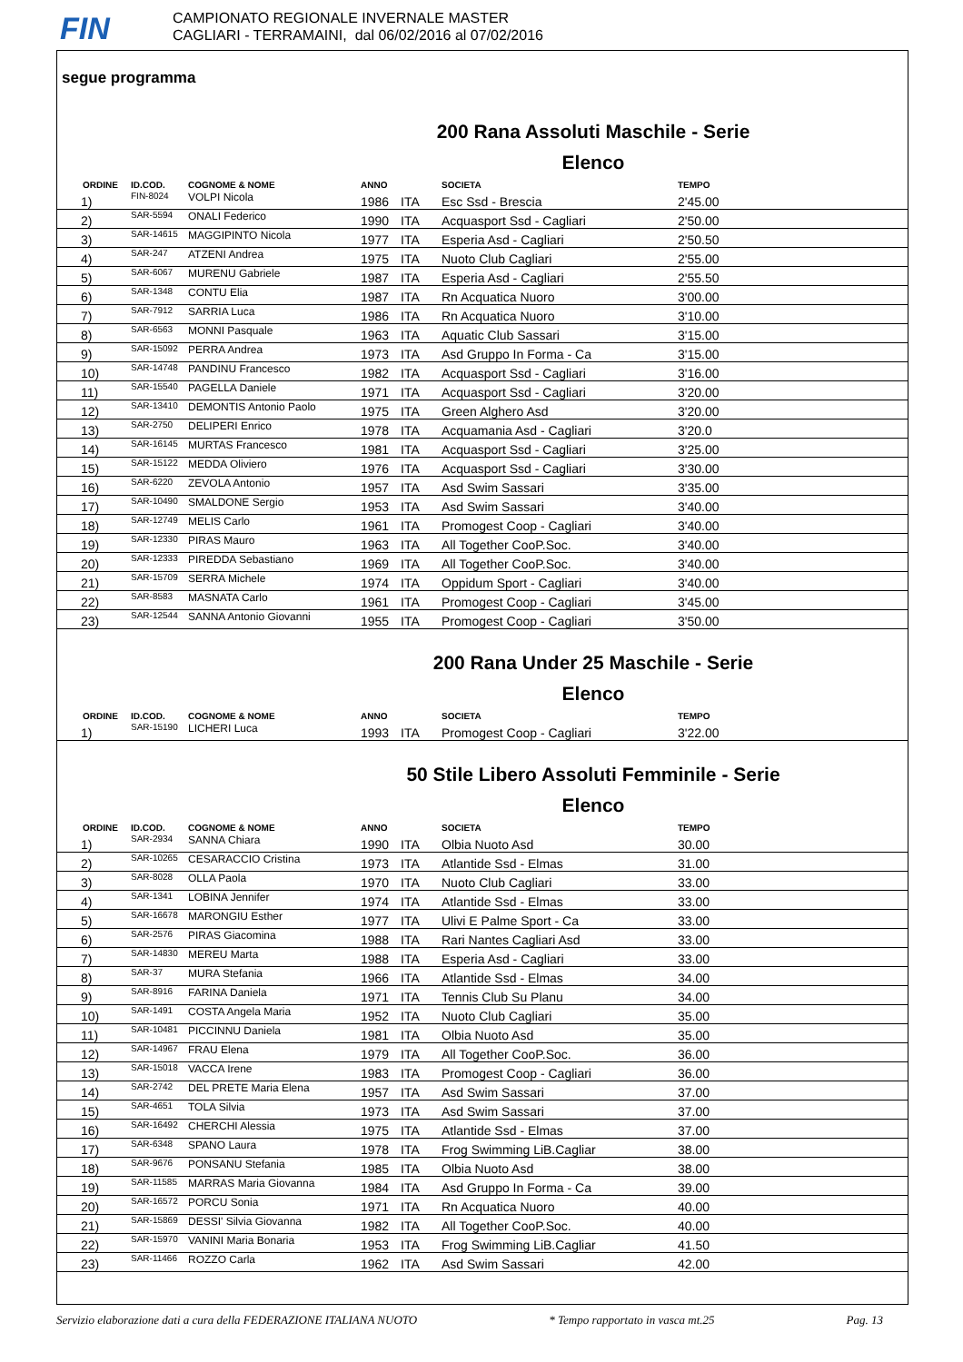FIN
CAMPIONATO REGIONALE INVERNALE MASTER
CAGLIARI - TERRAMAINI, dal 06/02/2016 al 07/02/2016
segue programma
200 Rana Assoluti Maschile - Serie
Elenco
| | ORDINE | ID.COD. | COGNOME & NOME | ANNO | | SOCIETA | TEMPO |
| --- | --- | --- | --- | --- | --- | --- | --- |
| | 1) | FIN-8024 | VOLPI Nicola | 1986 | ITA | Esc Ssd - Brescia | 2'45.00 |
| | 2) | SAR-5594 | ONALI Federico | 1990 | ITA | Acquasport Ssd - Cagliari | 2'50.00 |
| | 3) | SAR-14615 | MAGGIPINTO Nicola | 1977 | ITA | Esperia Asd - Cagliari | 2'50.50 |
| | 4) | SAR-247 | ATZENI Andrea | 1975 | ITA | Nuoto Club Cagliari | 2'55.00 |
| | 5) | SAR-6067 | MURENU Gabriele | 1987 | ITA | Esperia Asd - Cagliari | 2'55.50 |
| | 6) | SAR-1348 | CONTU Elia | 1987 | ITA | Rn Acquatica Nuoro | 3'00.00 |
| | 7) | SAR-7912 | SARRIA Luca | 1986 | ITA | Rn Acquatica Nuoro | 3'10.00 |
| | 8) | SAR-6563 | MONNI Pasquale | 1963 | ITA | Aquatic Club Sassari | 3'15.00 |
| | 9) | SAR-15092 | PERRA Andrea | 1973 | ITA | Asd Gruppo In Forma - Ca | 3'15.00 |
| | 10) | SAR-14748 | PANDINU Francesco | 1982 | ITA | Acquasport Ssd - Cagliari | 3'16.00 |
| | 11) | SAR-15540 | PAGELLA Daniele | 1971 | ITA | Acquasport Ssd - Cagliari | 3'20.00 |
| | 12) | SAR-13410 | DEMONTIS Antonio Paolo | 1975 | ITA | Green Alghero Asd | 3'20.00 |
| | 13) | SAR-2750 | DELIPERI Enrico | 1978 | ITA | Acquamania Asd - Cagliari | 3'20.0 |
| | 14) | SAR-16145 | MURTAS Francesco | 1981 | ITA | Acquasport Ssd - Cagliari | 3'25.00 |
| | 15) | SAR-15122 | MEDDA Oliviero | 1976 | ITA | Acquasport Ssd - Cagliari | 3'30.00 |
| | 16) | SAR-6220 | ZEVOLA Antonio | 1957 | ITA | Asd Swim Sassari | 3'35.00 |
| | 17) | SAR-10490 | SMALDONE Sergio | 1953 | ITA | Asd Swim Sassari | 3'40.00 |
| | 18) | SAR-12749 | MELIS Carlo | 1961 | ITA | Promogest Coop - Cagliari | 3'40.00 |
| | 19) | SAR-12330 | PIRAS Mauro | 1963 | ITA | All Together CooP.Soc. | 3'40.00 |
| | 20) | SAR-12333 | PIREDDA Sebastiano | 1969 | ITA | All Together CooP.Soc. | 3'40.00 |
| | 21) | SAR-15709 | SERRA Michele | 1974 | ITA | Oppidum Sport - Cagliari | 3'40.00 |
| | 22) | SAR-8583 | MASNATA Carlo | 1961 | ITA | Promogest Coop - Cagliari | 3'45.00 |
| | 23) | SAR-12544 | SANNA Antonio Giovanni | 1955 | ITA | Promogest Coop - Cagliari | 3'50.00 |
200 Rana Under 25 Maschile - Serie
Elenco
| | ORDINE | ID.COD. | COGNOME & NOME | ANNO | | SOCIETA | TEMPO |
| --- | --- | --- | --- | --- | --- | --- | --- |
| | 1) | SAR-15190 | LICHERI Luca | 1993 | ITA | Promogest Coop - Cagliari | 3'22.00 |
50 Stile Libero Assoluti Femminile - Serie
Elenco
| | ORDINE | ID.COD. | COGNOME & NOME | ANNO | | SOCIETA | TEMPO |
| --- | --- | --- | --- | --- | --- | --- | --- |
| | 1) | SAR-2934 | SANNA Chiara | 1990 | ITA | Olbia Nuoto Asd | 30.00 |
| | 2) | SAR-10265 | CESARACCIO Cristina | 1973 | ITA | Atlantide Ssd - Elmas | 31.00 |
| | 3) | SAR-8028 | OLLA Paola | 1970 | ITA | Nuoto Club Cagliari | 33.00 |
| | 4) | SAR-1341 | LOBINA Jennifer | 1974 | ITA | Atlantide Ssd - Elmas | 33.00 |
| | 5) | SAR-16678 | MARONGIU Esther | 1977 | ITA | Ulivi E Palme Sport - Ca | 33.00 |
| | 6) | SAR-2576 | PIRAS Giacomina | 1988 | ITA | Rari Nantes Cagliari Asd | 33.00 |
| | 7) | SAR-14830 | MEREU Marta | 1988 | ITA | Esperia Asd - Cagliari | 33.00 |
| | 8) | SAR-37 | MURA Stefania | 1966 | ITA | Atlantide Ssd - Elmas | 34.00 |
| | 9) | SAR-8916 | FARINA Daniela | 1971 | ITA | Tennis Club Su Planu | 34.00 |
| | 10) | SAR-1491 | COSTA Angela Maria | 1952 | ITA | Nuoto Club Cagliari | 35.00 |
| | 11) | SAR-10481 | PICCINNU Daniela | 1981 | ITA | Olbia Nuoto Asd | 35.00 |
| | 12) | SAR-14967 | FRAU Elena | 1979 | ITA | All Together CooP.Soc. | 36.00 |
| | 13) | SAR-15018 | VACCA Irene | 1983 | ITA | Promogest Coop - Cagliari | 36.00 |
| | 14) | SAR-2742 | DEL PRETE Maria Elena | 1957 | ITA | Asd Swim Sassari | 37.00 |
| | 15) | SAR-4651 | TOLA Silvia | 1973 | ITA | Asd Swim Sassari | 37.00 |
| | 16) | SAR-16492 | CHERCHI Alessia | 1975 | ITA | Atlantide Ssd - Elmas | 37.00 |
| | 17) | SAR-6348 | SPANO Laura | 1978 | ITA | Frog Swimming LiB.Cagliar | 38.00 |
| | 18) | SAR-9676 | PONSANU Stefania | 1985 | ITA | Olbia Nuoto Asd | 38.00 |
| | 19) | SAR-11585 | MARRAS Maria Giovanna | 1984 | ITA | Asd Gruppo In Forma - Ca | 39.00 |
| | 20) | SAR-16572 | PORCU Sonia | 1971 | ITA | Rn Acquatica Nuoro | 40.00 |
| | 21) | SAR-15869 | DESSI' Silvia Giovanna | 1982 | ITA | All Together CooP.Soc. | 40.00 |
| | 22) | SAR-15970 | VANINI Maria Bonaria | 1953 | ITA | Frog Swimming LiB.Cagliar | 41.50 |
| | 23) | SAR-11466 | ROZZO Carla | 1962 | ITA | Asd Swim Sassari | 42.00 |
Servizio elaborazione dati a cura della FEDERAZIONE ITALIANA NUOTO * Tempo rapportato in vasca mt.25 Pag. 13